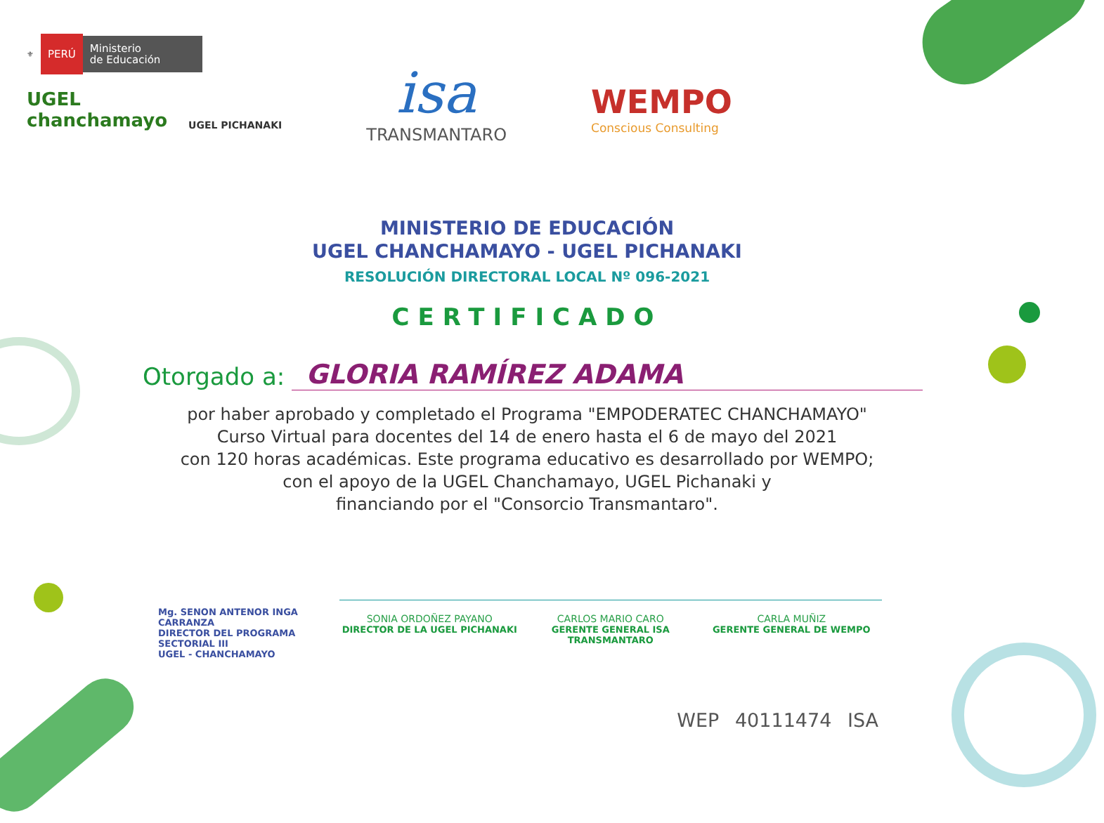⚜ PERÚ Ministerio
de Educación
UGEL
chanchamayo
UGEL PICHANAKI
isa
TRANSMANTARO
WEMPO
Conscious Consulting
MINISTERIO DE EDUCACIÓN
UGEL CHANCHAMAYO - UGEL PICHANAKI
RESOLUCIÓN DIRECTORAL LOCAL Nº 096-2021
CERTIFICADO
Otorgado a: GLORIA RAMÍREZ ADAMA
por haber aprobado y completado el Programa "EMPODERATEC CHANCHAMAYO"
Curso Virtual para docentes del 14 de enero hasta el 6 de mayo del 2021
con 120 horas académicas. Este programa educativo es desarrollado por WEMPO;
con el apoyo de la UGEL Chanchamayo, UGEL Pichanaki y
financiando por el "Consorcio Transmantaro".
Mg. SENON ANTENOR INGA CARRANZA
DIRECTOR DEL PROGRAMA SECTORIAL III
UGEL - CHANCHAMAYO
SONIA ORDOÑEZ PAYANO
DIRECTOR DE LA UGEL PICHANAKI
CARLOS MARIO CARO
GERENTE GENERAL ISA TRANSMANTARO
CARLA MUÑIZ
GERENTE GENERAL DE WEMPO
WEP 40111474 ISA